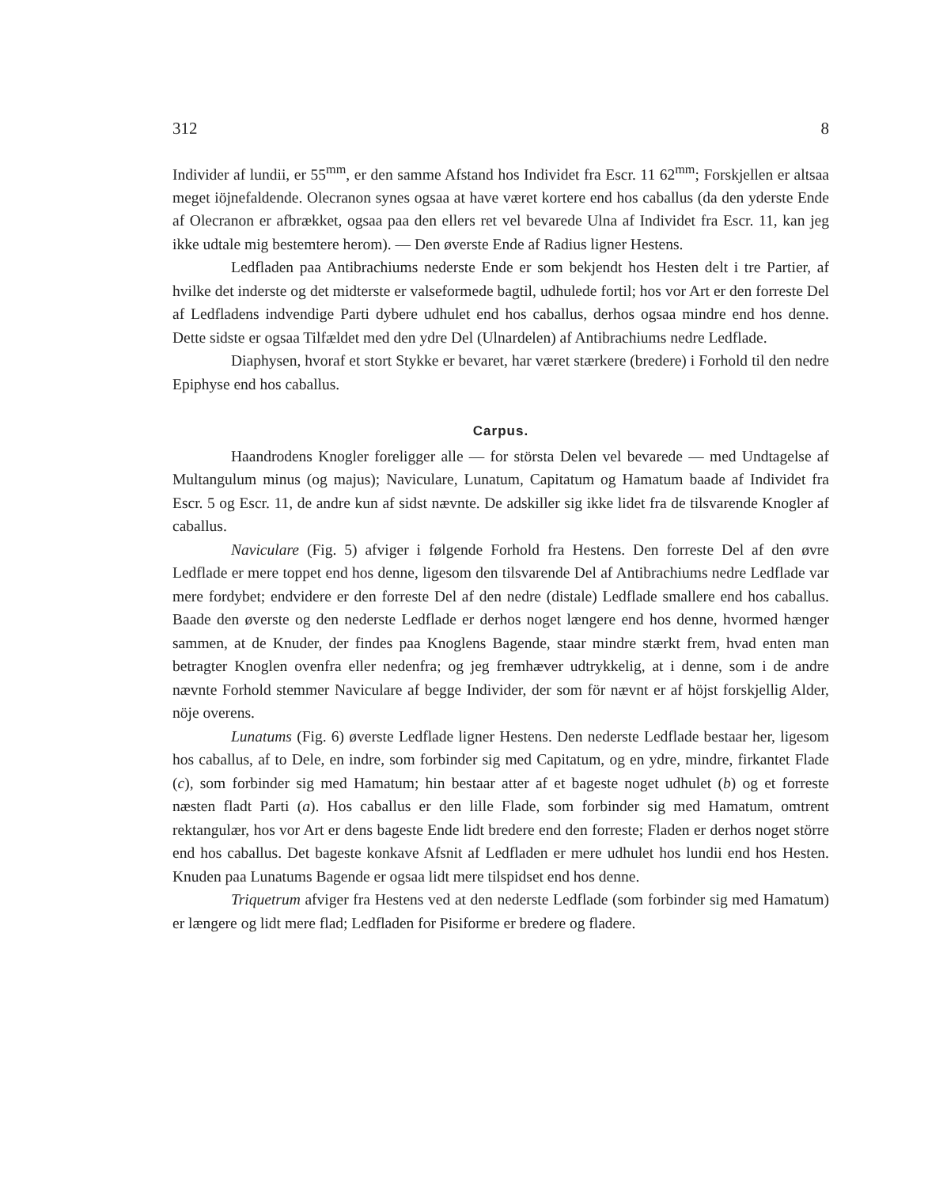312 8
Individer af lundii, er 55<sup>mm</sup>, er den samme Afstand hos Individet fra Escr. 11 62<sup>mm</sup>; Forskjellen er altsaa meget iöjnefaldende. Olecranon synes ogsaa at have været kortere end hos caballus (da den yderste Ende af Olecranon er afbrækket, ogsaa paa den ellers ret vel bevarede Ulna af Individet fra Escr. 11, kan jeg ikke udtale mig bestemtere herom). — Den øverste Ende af Radius ligner Hestens.
Ledfladen paa Antibrachiums nederste Ende er som bekjendt hos Hesten delt i tre Partier, af hvilke det inderste og det midterste er valseformede bagtil, udhulede fortil; hos vor Art er den forreste Del af Ledfladens indvendige Parti dybere udhulet end hos caballus, derhos ogsaa mindre end hos denne. Dette sidste er ogsaa Tilfældet med den ydre Del (Ulnardelen) af Antibrachiums nedre Ledflade.
Diaphysen, hvoraf et stort Stykke er bevaret, har været stærkere (bredere) i Forhold til den nedre Epiphyse end hos caballus.
Carpus.
Haandrodens Knogler foreligger alle — for största Delen vel bevarede — med Undtagelse af Multangulum minus (og majus); Naviculare, Lunatum, Capitatum og Hamatum baade af Individet fra Escr. 5 og Escr. 11, de andre kun af sidst nævnte. De adskiller sig ikke lidet fra de tilsvarende Knogler af caballus.
Naviculare (Fig. 5) afviger i følgende Forhold fra Hestens. Den forreste Del af den øvre Ledflade er mere toppet end hos denne, ligesom den tilsvarende Del af Antibrachiums nedre Ledflade var mere fordybet; endvidere er den forreste Del af den nedre (distale) Ledflade smallere end hos caballus. Baade den øverste og den nederste Ledflade er derhos noget længere end hos denne, hvormed hænger sammen, at de Knuder, der findes paa Knoglens Bagende, staar mindre stærkt frem, hvad enten man betragter Knoglen ovenfra eller nedenfra; og jeg fremhæver udtrykkelig, at i denne, som i de andre nævnte Forhold stemmer Naviculare af begge Individer, der som för nævnt er af höjst forskjellig Alder, nöje overens.
Lunatums (Fig. 6) øverste Ledflade ligner Hestens. Den nederste Ledflade bestaar her, ligesom hos caballus, af to Dele, en indre, som forbinder sig med Capitatum, og en ydre, mindre, firkantet Flade (c), som forbinder sig med Hamatum; hin bestaar atter af et bageste noget udhulet (b) og et forreste næsten fladt Parti (a). Hos caballus er den lille Flade, som forbinder sig med Hamatum, omtrent rektangulær, hos vor Art er dens bageste Ende lidt bredere end den forreste; Fladen er derhos noget större end hos caballus. Det bageste konkave Afsnit af Ledfladen er mere udhulet hos lundii end hos Hesten. Knuden paa Lunatums Bagende er ogsaa lidt mere tilspidset end hos denne.
Triquetrum afviger fra Hestens ved at den nederste Ledflade (som forbinder sig med Hamatum) er længere og lidt mere flad; Ledfladen for Pisiforme er bredere og fladere.